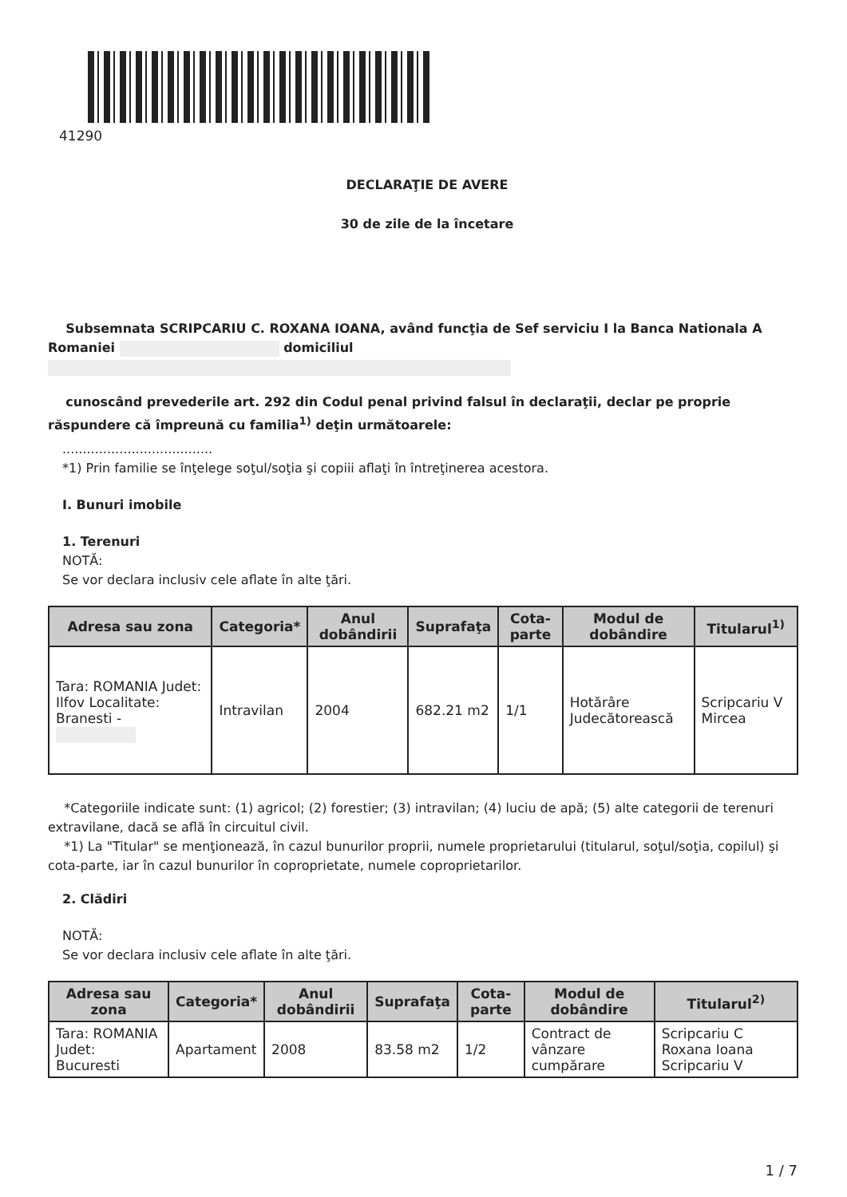41290
DECLARAŢIE DE AVERE
30 de zile de la încetare
Subsemnata SCRIPCARIU C. ROXANA IOANA, având funcţia de Sef serviciu I la Banca Nationala A Romaniei domiciliul
cunoscând prevederile art. 292 din Codul penal privind falsul în declaraţii, declar pe proprie răspundere că împreună cu familia<sup>1)</sup> deţin următoarele:
.....................................
*1) Prin familie se înţelege soţul/soţia şi copiii aflaţi în întreţinerea acestora.
I. Bunuri imobile
1. Terenuri
NOTĂ:
Se vor declara inclusiv cele aflate în alte ţări.
| Adresa sau zona | Categoria* | Anul dobândirii | Suprafaţa | Cota-parte | Modul de dobândire | Titularul<sup>1)</sup> |
| --- | --- | --- | --- | --- | --- | --- |
| Tara: ROMANIA Judet: Ilfov Localitate: Branesti - | Intravilan | 2004 | 682.21 m2 | 1/1 | Hotărâre Judecătorească | Scripcariu V Mircea |
*Categoriile indicate sunt: (1) agricol; (2) forestier; (3) intravilan; (4) luciu de apă; (5) alte categorii de terenuri extravilane, dacă se află în circuitul civil.
*1) La "Titular" se menţionează, în cazul bunurilor proprii, numele proprietarului (titularul, soţul/soţia, copilul) şi cota-parte, iar în cazul bunurilor în coproprietate, numele coproprietarilor.
2. Clădiri
NOTĂ:
Se vor declara inclusiv cele aflate în alte ţări.
| Adresa sau zona | Categoria* | Anul dobândirii | Suprafaţa | Cota-parte | Modul de dobândire | Titularul<sup>2)</sup> |
| --- | --- | --- | --- | --- | --- | --- |
| Tara: ROMANIA Judet: Bucuresti | Apartament | 2008 | 83.58 m2 | 1/2 | Contract de vânzare cumpărare | Scripcariu C Roxana Ioana Scripcariu V |
1 / 7